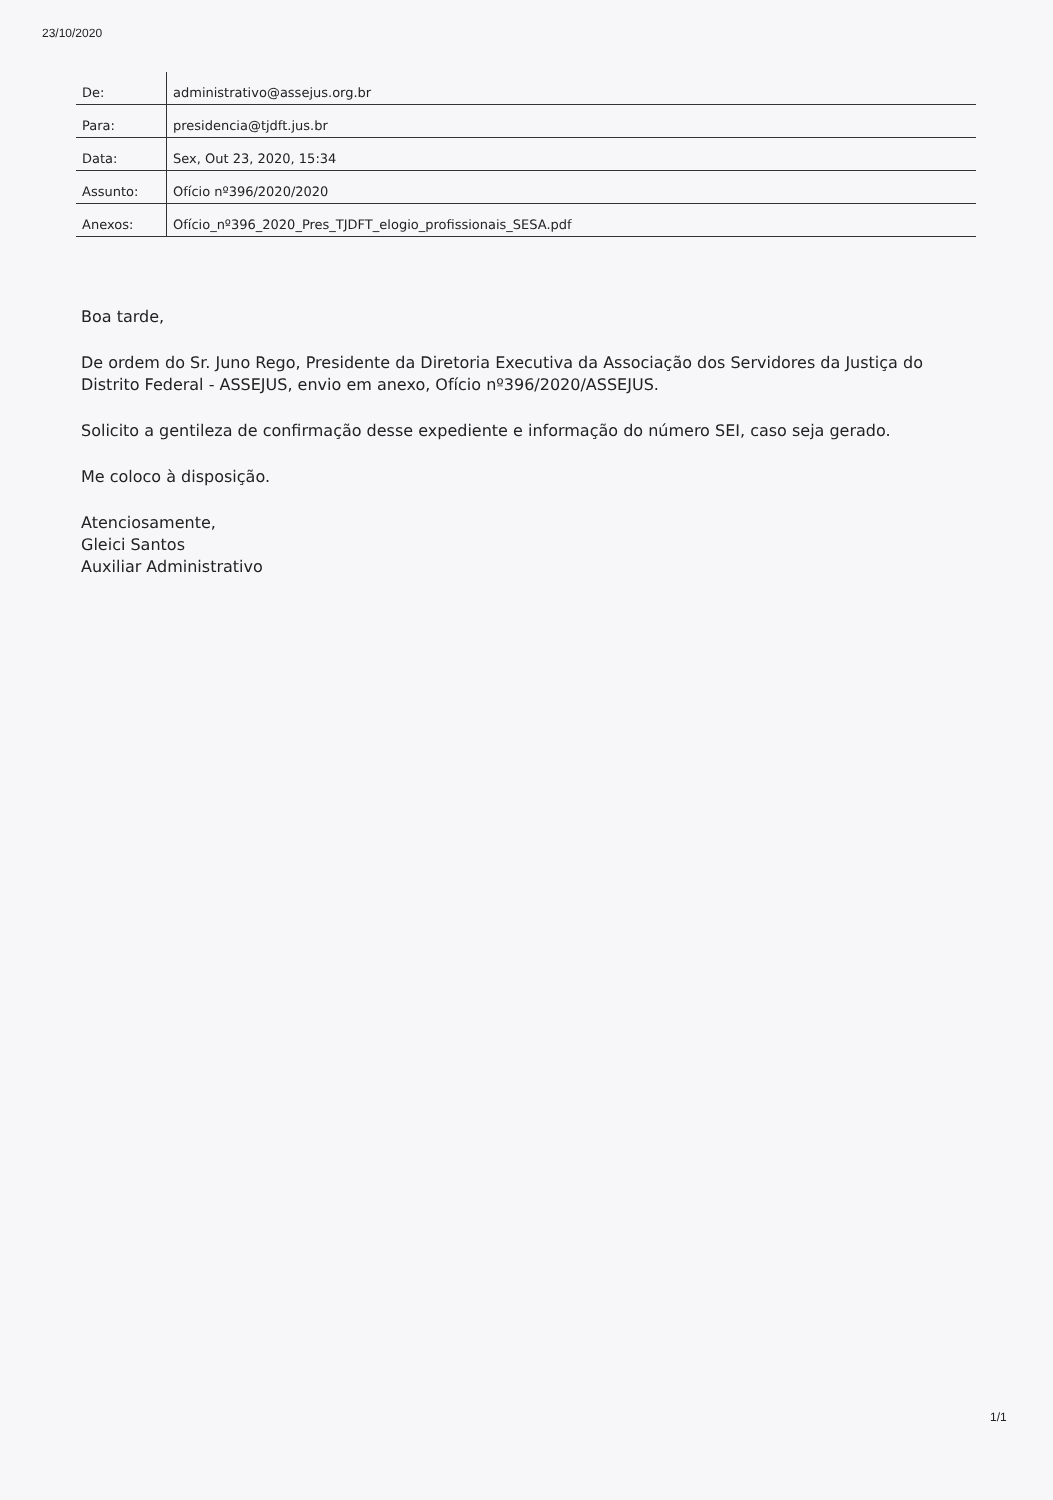23/10/2020
| De: | administrativo@assejus.org.br |
| Para: | presidencia@tjdft.jus.br |
| Data: | Sex, Out 23, 2020, 15:34 |
| Assunto: | Ofício nº396/2020/2020 |
| Anexos: | Ofício_nº396_2020_Pres_TJDFT_elogio_profissionais_SESA.pdf |
Boa tarde,
De ordem do Sr. Juno Rego, Presidente da Diretoria Executiva da Associação dos Servidores da Justiça do Distrito Federal - ASSEJUS, envio em anexo, Ofício nº396/2020/ASSEJUS.
Solicito a gentileza de confirmação desse expediente e informação do número SEI, caso seja gerado.
Me coloco à disposição.
Atenciosamente,
Gleici Santos
Auxiliar Administrativo
1/1